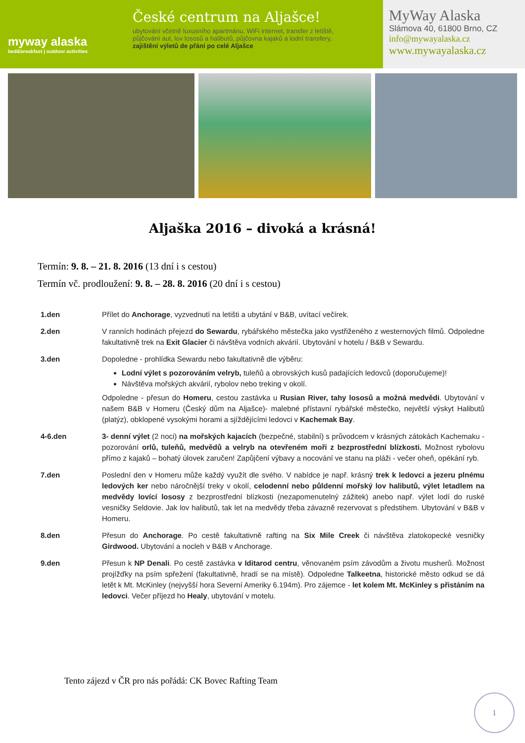myway alaska
bed&breakfast | outdoor activities
České centrum na Aljašce!
ubytování včetně luxusního apartmánu, WiFi internet, transfer z letiště,
půjčování aut, lov lososů a halibutů, půjčovna kajaků a lodní transfery,
zajištění výletů de přání po celé Aljašce
MyWay Alaska
Slámova 40, 61800 Brno, CZ
info@mywayalaska.cz
www.mywayalaska.cz
Aljaška 2016 – divoká a krásná!
Termín: 9. 8. – 21. 8. 2016 (13 dní i s cestou)
Termín vč. prodloužení: 9. 8. – 28. 8. 2016 (20 dní i s cestou)
1.den Přílet do Anchorage, vyzvednutí na letišti a ubytání v B&B, uvítací večírek.
2.den V ranních hodinách přejezd do Sewardu, rybářského městečka jako vystřiženého z westernových filmů. Odpoledne fakultativně trek na Exit Glacier či návštěva vodních akvárií. Ubytování v hotelu / B&B v Sewardu.
3.den Dopoledne - prohlídka Sewardu nebo fakultativně dle výběru:
Lodní výlet s pozorováním velryb, tuleňů a obrovských kusů padajících ledovců (doporučujeme)!
Návštěva mořských akvárií, rybolov nebo treking v okolí.
Odpoledne - přesun do Homeru, cestou zastávka u Rusian River, tahy lososů a možná medvědi. Ubytování v našem B&B v Homeru (Český dům na Aljašce)- malebné přístavní rybářské městečko, největší výskyt Halibutů (platýz), obklopené vysokými horami a sjíždějícími ledovci v Kachemak Bay.
4-6.den 3- denní výlet (2 noci) na mořských kajacích (bezpečné, stabilní) s průvodcem v krásných zátokách Kachemaku - pozorování orlů, tuleňů, medvědů a velryb na otevřeném moři z bezprostřední blízkosti. Možnost rybolovu přímo z kajaků – bohatý úlovek zaručen! Zapůjčení výbavy a nocování ve stanu na pláži - večer oheň, opékání ryb.
7.den Poslední den v Homeru může každý využít dle svého. V nabídce je např. krásný trek k ledovci a jezeru plnému ledových ker nebo náročnější treky v okolí, celodenní nebo půldenní mořský lov halibutů, výlet letadlem na medvědy lovící lososy z bezprostřední blízkosti (nezapomenutelný zážitek) anebo např. výlet lodí do ruské vesničky Seldovie. Jak lov halibutů, tak let na medvědy třeba závazně rezervovat s předstihem. Ubytování v B&B v Homeru.
8.den Přesun do Anchorage. Po cestě fakultativně rafting na Six Mile Creek či návštěva zlatokopecké vesničky Girdwood. Ubytování a nocleh v B&B v Anchorage.
9.den Přesun k NP Denali. Po cestě zastávka v Iditarod centru, věnovaném psím závodům a životu musherů. Možnost projížďky na psím spřežení (fakultativně, hradí se na místě). Odpoledne Talkeetna, historické město odkud se dá letět k Mt. McKinley (nejvyšší hora Severní Ameriky 6.194m). Pro zájemce - let kolem Mt. McKinley s přistáním na ledovci. Večer příjezd ho Healy, ubytování v motelu.
Tento zájezd v ČR pro nás pořádá: CK Bovec Rafting Team
1